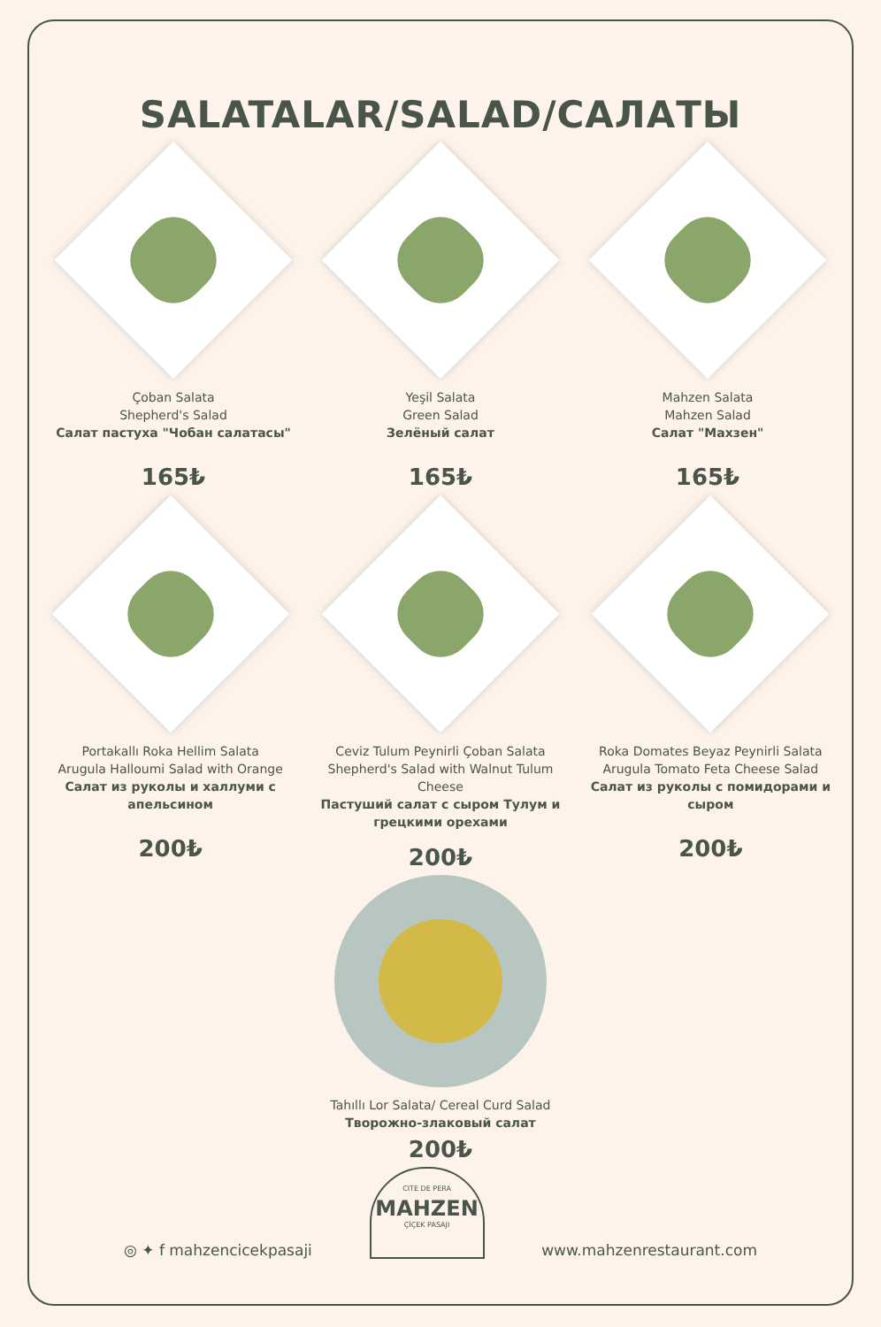SALATALAR/SALAD/САЛАТЫ
Çoban Salata
Shepherd's Salad
Салат пастуха "Чобан салатасы"
165₺
Yeşil Salata
Green Salad
Зелёный салат
165₺
Mahzen Salata
Mahzen Salad
Салат "Махзен"
165₺
Portakallı Roka Hellim Salata
Arugula Halloumi Salad with Orange
Салат из руколы и халлуми с апельсином
200₺
Ceviz Tulum Peynirli Çoban Salata
Shepherd's Salad with Walnut Tulum Cheese
Пастуший салат с сыром Тулум и грецкими орехами
200₺
Tahıllı Lor Salata/ Cereal Curd Salad
Творожно-злаковый салат
200₺
Roka Domates Beyaz Peynirli Salata
Arugula Tomato Feta Cheese Salad
Салат из руколы с помидорами и сыром
200₺
◎ ✦ f mahzencicekpasaji
CITE DE PERA
MAHZEN
ÇİÇEK PASAJI
www.mahzenrestaurant.com